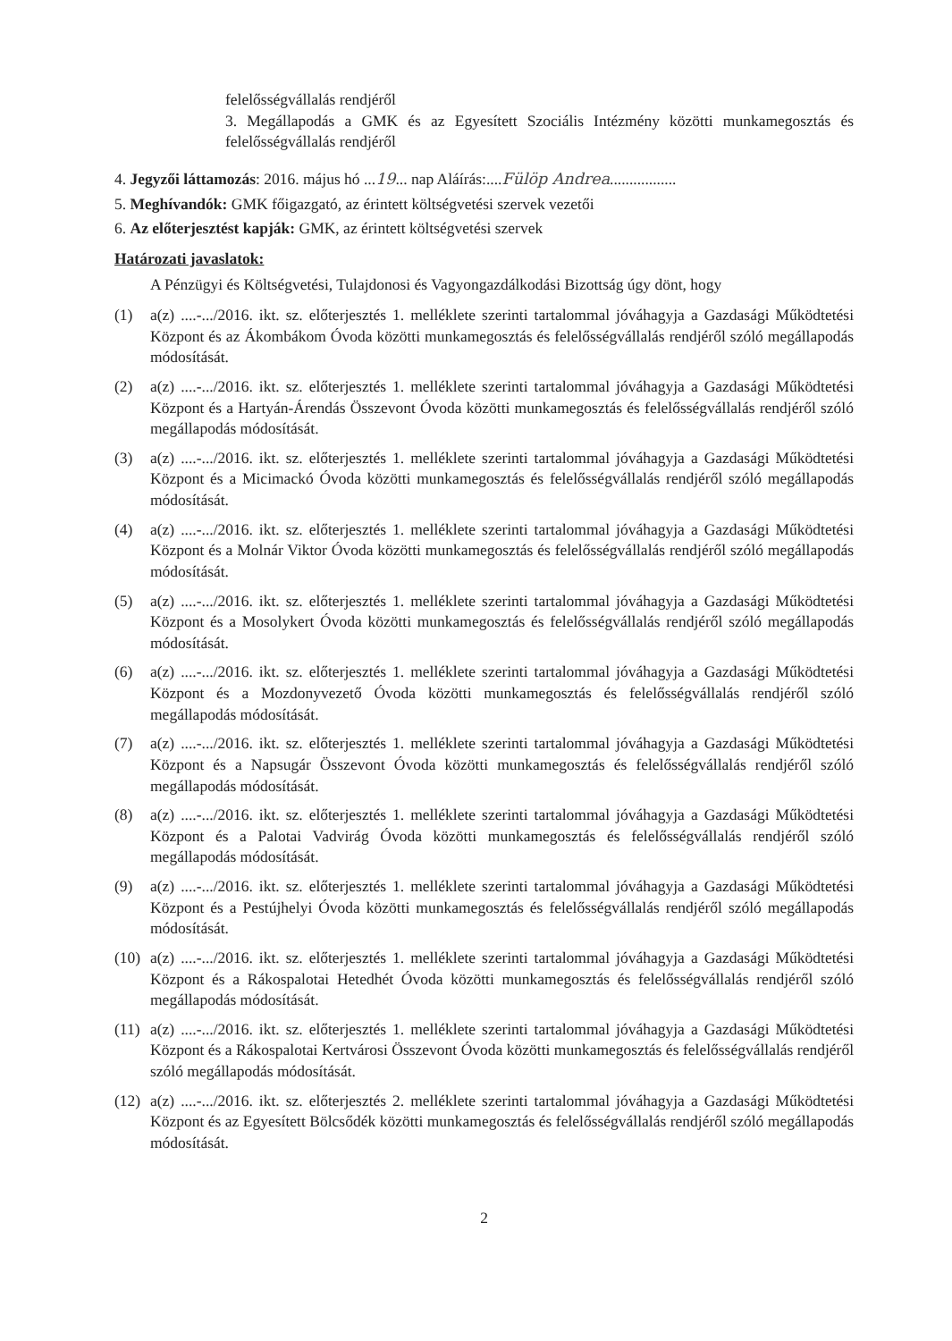felelősségvállalás rendjéről
3. Megállapodás a GMK és az Egyesített Szociális Intézmény közötti munkamegosztás és felelősségvállalás rendjéről
4. Jegyzői láttamozás: 2016. május hó ...19... nap Aláírás:....Fülöp Andrea.................
5. Meghívandók: GMK főigazgató, az érintett költségvetési szervek vezetői
6. Az előterjesztést kapják: GMK, az érintett költségvetési szervek
Határozati javaslatok:
A Pénzügyi és Költségvetési, Tulajdonosi és Vagyongazdálkodási Bizottság úgy dönt, hogy
(1) a(z) ....-.../2016. ikt. sz. előterjesztés 1. melléklete szerinti tartalommal jóváhagyja a Gazdasági Működtetési Központ és az Ákombákom Óvoda közötti munkamegosztás és felelősségvállalás rendjéről szóló megállapodás módosítását.
(2) a(z) ....-.../2016. ikt. sz. előterjesztés 1. melléklete szerinti tartalommal jóváhagyja a Gazdasági Működtetési Központ és a Hartyán-Árendás Összevont Óvoda közötti munkamegosztás és felelősségvállalás rendjéről szóló megállapodás módosítását.
(3) a(z) ....-.../2016. ikt. sz. előterjesztés 1. melléklete szerinti tartalommal jóváhagyja a Gazdasági Működtetési Központ és a Micimackó Óvoda közötti munkamegosztás és felelősségvállalás rendjéről szóló megállapodás módosítását.
(4) a(z) ....-.../2016. ikt. sz. előterjesztés 1. melléklete szerinti tartalommal jóváhagyja a Gazdasági Működtetési Központ és a Molnár Viktor Óvoda közötti munkamegosztás és felelősségvállalás rendjéről szóló megállapodás módosítását.
(5) a(z) ....-.../2016. ikt. sz. előterjesztés 1. melléklete szerinti tartalommal jóváhagyja a Gazdasági Működtetési Központ és a Mosolykert Óvoda közötti munkamegosztás és felelősségvállalás rendjéről szóló megállapodás módosítását.
(6) a(z) ....-.../2016. ikt. sz. előterjesztés 1. melléklete szerinti tartalommal jóváhagyja a Gazdasági Működtetési Központ és a Mozdonyvezető Óvoda közötti munkamegosztás és felelősségvállalás rendjéről szóló megállapodás módosítását.
(7) a(z) ....-.../2016. ikt. sz. előterjesztés 1. melléklete szerinti tartalommal jóváhagyja a Gazdasági Működtetési Központ és a Napsugár Összevont Óvoda közötti munkamegosztás és felelősségvállalás rendjéről szóló megállapodás módosítását.
(8) a(z) ....-.../2016. ikt. sz. előterjesztés 1. melléklete szerinti tartalommal jóváhagyja a Gazdasági Működtetési Központ és a Palotai Vadvirág Óvoda közötti munkamegosztás és felelősségvállalás rendjéről szóló megállapodás módosítását.
(9) a(z) ....-.../2016. ikt. sz. előterjesztés 1. melléklete szerinti tartalommal jóváhagyja a Gazdasági Működtetési Központ és a Pestújhelyi Óvoda közötti munkamegosztás és felelősségvállalás rendjéről szóló megállapodás módosítását.
(10) a(z) ....-.../2016. ikt. sz. előterjesztés 1. melléklete szerinti tartalommal jóváhagyja a Gazdasági Működtetési Központ és a Rákospalotai Hetedhét Óvoda közötti munkamegosztás és felelősségvállalás rendjéről szóló megállapodás módosítását.
(11) a(z) ....-.../2016. ikt. sz. előterjesztés 1. melléklete szerinti tartalommal jóváhagyja a Gazdasági Működtetési Központ és a Rákospalotai Kertvárosi Összevont Óvoda közötti munkamegosztás és felelősségvállalás rendjéről szóló megállapodás módosítását.
(12) a(z) ....-.../2016. ikt. sz. előterjesztés 2. melléklete szerinti tartalommal jóváhagyja a Gazdasági Működtetési Központ és az Egyesített Bölcsődék közötti munkamegosztás és felelősségvállalás rendjéről szóló megállapodás módosítását.
2